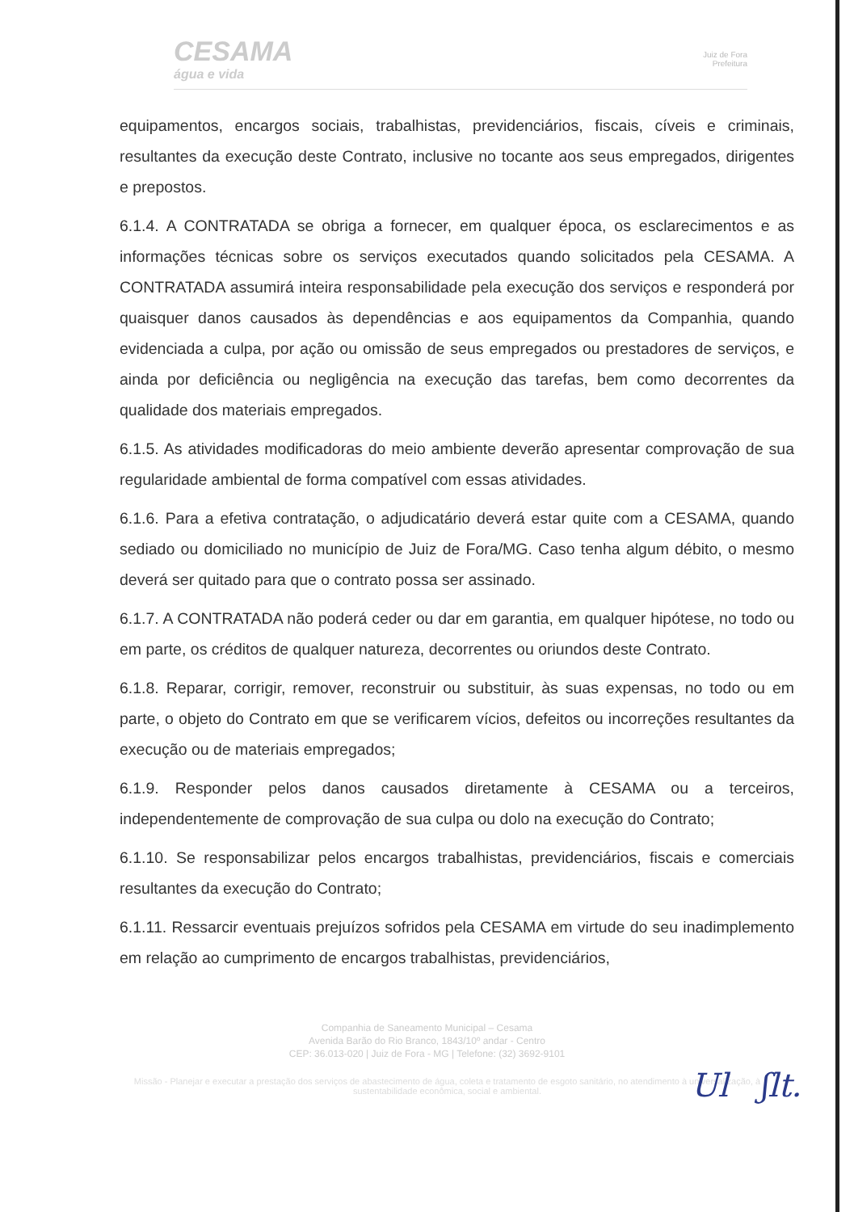CESAMA
água e vida
Juiz de Fora
Prefeitura
equipamentos, encargos sociais, trabalhistas, previdenciários, fiscais, cíveis e criminais, resultantes da execução deste Contrato, inclusive no tocante aos seus empregados, dirigentes e prepostos.
6.1.4. A CONTRATADA se obriga a fornecer, em qualquer época, os esclarecimentos e as informações técnicas sobre os serviços executados quando solicitados pela CESAMA. A CONTRATADA assumirá inteira responsabilidade pela execução dos serviços e responderá por quaisquer danos causados às dependências e aos equipamentos da Companhia, quando evidenciada a culpa, por ação ou omissão de seus empregados ou prestadores de serviços, e ainda por deficiência ou negligência na execução das tarefas, bem como decorrentes da qualidade dos materiais empregados.
6.1.5. As atividades modificadoras do meio ambiente deverão apresentar comprovação de sua regularidade ambiental de forma compatível com essas atividades.
6.1.6. Para a efetiva contratação, o adjudicatário deverá estar quite com a CESAMA, quando sediado ou domiciliado no município de Juiz de Fora/MG. Caso tenha algum débito, o mesmo deverá ser quitado para que o contrato possa ser assinado.
6.1.7. A CONTRATADA não poderá ceder ou dar em garantia, em qualquer hipótese, no todo ou em parte, os créditos de qualquer natureza, decorrentes ou oriundos deste Contrato.
6.1.8. Reparar, corrigir, remover, reconstruir ou substituir, às suas expensas, no todo ou em parte, o objeto do Contrato em que se verificarem vícios, defeitos ou incorreções resultantes da execução ou de materiais empregados;
6.1.9. Responder pelos danos causados diretamente à CESAMA ou a terceiros, independentemente de comprovação de sua culpa ou dolo na execução do Contrato;
6.1.10. Se responsabilizar pelos encargos trabalhistas, previdenciários, fiscais e comerciais resultantes da execução do Contrato;
6.1.11. Ressarcir eventuais prejuízos sofridos pela CESAMA em virtude do seu inadimplemento em relação ao cumprimento de encargos trabalhistas, previdenciários,
Companhia de Saneamento Municipal – Cesama
Avenida Barão do Rio Branco, 1843/10º andar - Centro
CEP: 36.013-020 | Juiz de Fora - MG | Telefone: (32) 3692-9101
Missão - Planejar e executar a prestação dos serviços de abastecimento de água, coleta e tratamento de esgoto sanitário, no atendimento à universalização, à sustentabilidade econômica, social e ambiental.
Ul ʃlt.